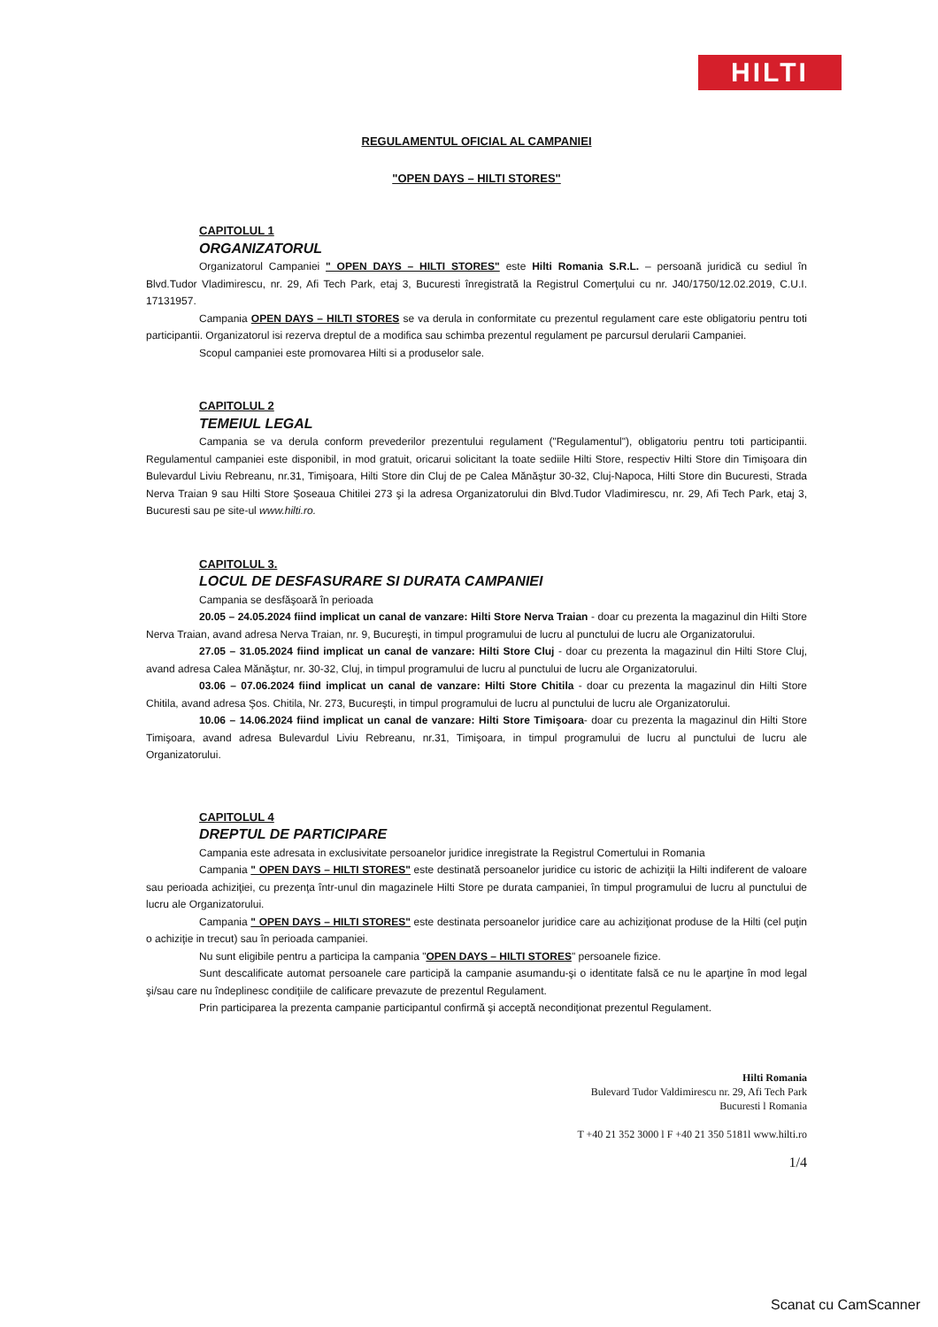HILTI
REGULAMENTUL OFICIAL AL CAMPANIEI
"OPEN DAYS – HILTI STORES"
CAPITOLUL 1
ORGANIZATORUL
Organizatorul Campaniei " OPEN DAYS – HILTI STORES" este Hilti Romania S.R.L. – persoană juridică cu sediul în Blvd.Tudor Vladimirescu, nr. 29, Afi Tech Park, etaj 3, Bucuresti înregistrată la Registrul Comerţului cu nr. J40/1750/12.02.2019, C.U.I. 17131957.
Campania OPEN DAYS – HILTI STORES se va derula in conformitate cu prezentul regulament care este obligatoriu pentru toti participantii. Organizatorul isi rezerva dreptul de a modifica sau schimba prezentul regulament pe parcursul derularii Campaniei.
Scopul campaniei este promovarea Hilti si a produselor sale.
CAPITOLUL 2
TEMEIUL LEGAL
Campania se va derula conform prevederilor prezentului regulament ("Regulamentul"), obligatoriu pentru toti participantii. Regulamentul campaniei este disponibil, in mod gratuit, oricarui solicitant la toate sediile Hilti Store, respectiv Hilti Store din Timişoara din Bulevardul Liviu Rebreanu, nr.31, Timişoara, Hilti Store din Cluj de pe Calea Mănăştur 30-32, Cluj-Napoca, Hilti Store din Bucuresti, Strada Nerva Traian 9 sau Hilti Store Şoseaua Chitilei 273 şi la adresa Organizatorului din Blvd.Tudor Vladimirescu, nr. 29, Afi Tech Park, etaj 3, Bucuresti sau pe site-ul www.hilti.ro.
CAPITOLUL 3.
LOCUL DE DESFASURARE SI DURATA CAMPANIEI
Campania se desfăşoară în perioada
20.05 – 24.05.2024 fiind implicat un canal de vanzare: Hilti Store Nerva Traian - doar cu prezenta la magazinul din Hilti Store Nerva Traian, avand adresa Nerva Traian, nr. 9, Bucureşti, in timpul programului de lucru al punctului de lucru ale Organizatorului.
27.05 – 31.05.2024 fiind implicat un canal de vanzare: Hilti Store Cluj - doar cu prezenta la magazinul din Hilti Store Cluj, avand adresa Calea Mănăştur, nr. 30-32, Cluj, in timpul programului de lucru al punctului de lucru ale Organizatorului.
03.06 – 07.06.2024 fiind implicat un canal de vanzare: Hilti Store Chitila - doar cu prezenta la magazinul din Hilti Store Chitila, avand adresa Şos. Chitila, Nr. 273, Bucureşti, in timpul programului de lucru al punctului de lucru ale Organizatorului.
10.06 – 14.06.2024 fiind implicat un canal de vanzare: Hilti Store Timişoara- doar cu prezenta la magazinul din Hilti Store Timişoara, avand adresa Bulevardul Liviu Rebreanu, nr.31, Timişoara, in timpul programului de lucru al punctului de lucru ale Organizatorului.
CAPITOLUL 4
DREPTUL DE PARTICIPARE
Campania este adresata in exclusivitate persoanelor juridice inregistrate la Registrul Comertului in Romania
Campania " OPEN DAYS – HILTI STORES" este destinată persoanelor juridice cu istoric de achiziţii la Hilti indiferent de valoare sau perioada achiziţiei, cu prezenţa într-unul din magazinele Hilti Store pe durata campaniei, în timpul programului de lucru al punctului de lucru ale Organizatorului.
Campania " OPEN DAYS – HILTI STORES" este destinata persoanelor juridice care au achiziţionat produse de la Hilti (cel puţin o achiziţie in trecut) sau în perioada campaniei.
Nu sunt eligibile pentru a participa la campania "OPEN DAYS – HILTI STORES" persoanele fizice.
Sunt descalificate automat persoanele care participă la campanie asumandu-şi o identitate falsă ce nu le aparţine în mod legal şi/sau care nu îndeplinesc condiţiile de calificare prevazute de prezentul Regulament.
Prin participarea la prezenta campanie participantul confirmă şi acceptă necondiţionat prezentul Regulament.
Hilti Romania
Bulevard Tudor Valdimirescu nr. 29, Afi Tech Park
Bucuresti l Romania
T +40 21 352 3000 l F +40 21 350 5181l www.hilti.ro
1/4
Scanat cu CamScanner